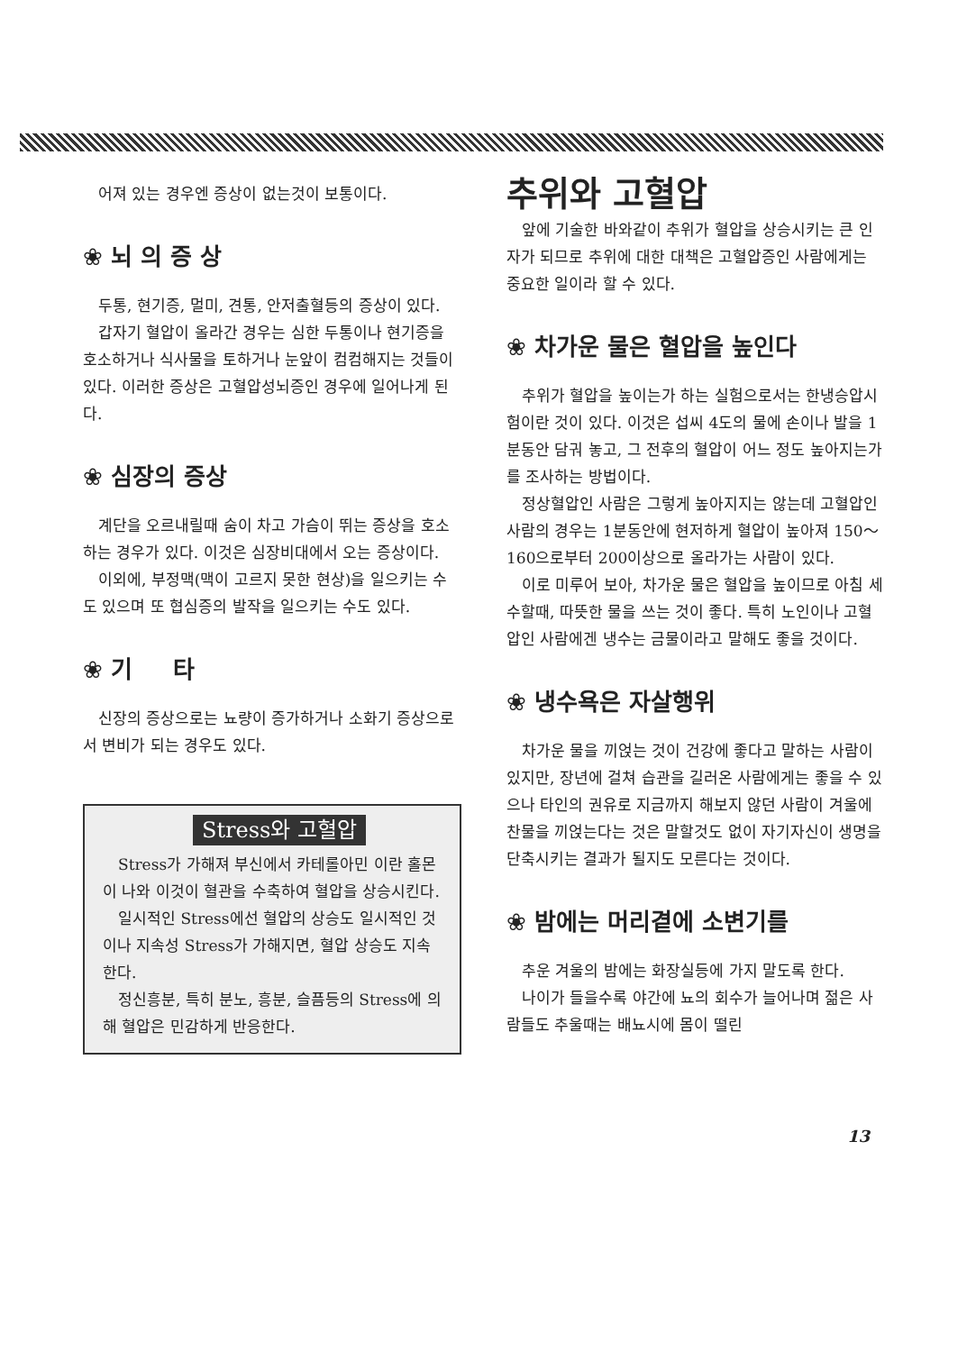어져 있는 경우엔 증상이 없는것이 보통이다.
❀ 뇌 의 증 상
두통, 현기증, 멀미, 견통, 안저출혈등의 증상이 있다.
갑자기 혈압이 올라간 경우는 심한 두통이나 현기증을 호소하거나 식사물을 토하거나 눈앞이 컴컴해지는 것들이 있다. 이러한 증상은 고혈압성뇌증인 경우에 일어나게 된다.
❀ 심장의 증상
계단을 오르내릴때 숨이 차고 가슴이 뛰는 증상을 호소하는 경우가 있다. 이것은 심장비대에서 오는 증상이다.
이외에, 부정맥(맥이 고르지 못한 현상)을 일으키는 수도 있으며 또 협심증의 발작을 일으키는 수도 있다.
❀ 기 타
신장의 증상으로는 뇨량이 증가하거나 소화기 증상으로서 변비가 되는 경우도 있다.
Stress와 고혈압
Stress가 가해져 부신에서 카테롤아민 이란 홀몬이 나와 이것이 혈관을 수축하여 혈압을 상승시킨다.
일시적인 Stress에선 혈압의 상승도 일시적인 것이나 지속성 Stress가 가해지면, 혈압 상승도 지속한다.
정신흥분, 특히 분노, 흥분, 슬픔등의 Stress에 의해 혈압은 민감하게 반응한다.
추위와 고혈압
앞에 기술한 바와같이 추위가 혈압을 상승시키는 큰 인자가 되므로 추위에 대한 대책은 고혈압증인 사람에게는 중요한 일이라 할 수 있다.
❀ 차가운 물은 혈압을 높인다
추위가 혈압을 높이는가 하는 실험으로서는 한냉승압시험이란 것이 있다. 이것은 섭씨 4도의 물에 손이나 발을 1분동안 담궈 놓고, 그 전후의 혈압이 어느 정도 높아지는가를 조사하는 방법이다.
정상혈압인 사람은 그렇게 높아지지는 않는데 고혈압인 사람의 경우는 1분동안에 현저하게 혈압이 높아져 150～160으로부터 200이상으로 올라가는 사람이 있다.
이로 미루어 보아, 차가운 물은 혈압을 높이므로 아침 세수할때, 따뜻한 물을 쓰는 것이 좋다. 특히 노인이나 고혈압인 사람에겐 냉수는 금물이라고 말해도 좋을 것이다.
❀ 냉수욕은 자살행위
차가운 물을 끼얹는 것이 건강에 좋다고 말하는 사람이 있지만, 장년에 걸쳐 습관을 길러온 사람에게는 좋을 수 있으나 타인의 권유로 지금까지 해보지 않던 사람이 겨울에 찬물을 끼얹는다는 것은 말할것도 없이 자기자신이 생명을 단축시키는 결과가 될지도 모른다는 것이다.
❀ 밤에는 머리곁에 소변기를
추운 겨울의 밤에는 화장실등에 가지 말도록 한다.
나이가 들을수록 야간에 뇨의 회수가 늘어나며 젊은 사람들도 추울때는 배뇨시에 몸이 떨린
13